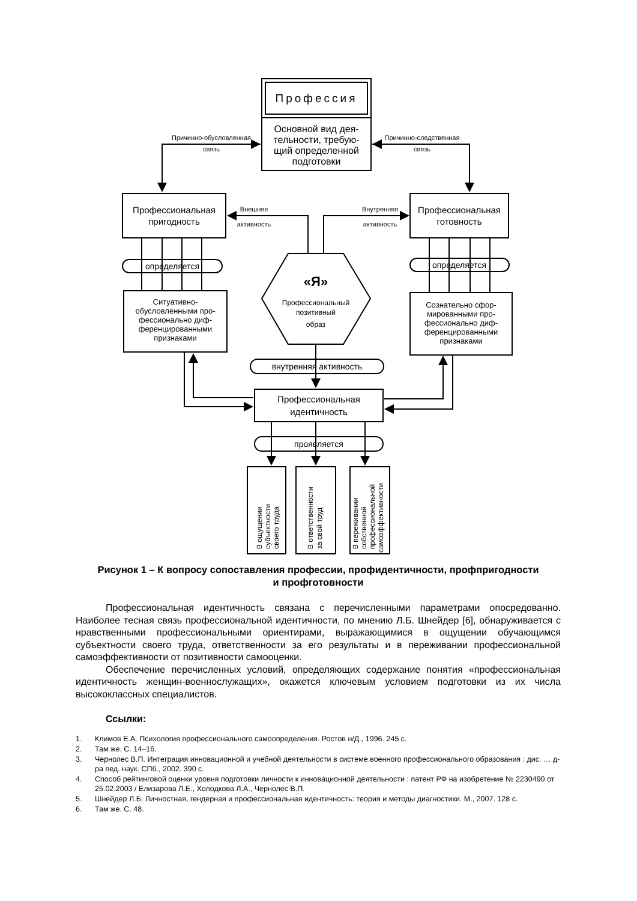Профессия
Основной вид дея-
тельности, требую-
щий определенной
подготовки
Причинно-обусловленная
связь
Причинно-следственная
связь
Профессиональная
пригодность
Профессиональная
готовность
Внешняя
активность
Внутренняя
активность
определяется
определяется
«Я»
Профессиональный
позитивный
образ
Ситуативно-
обусловленными про-
фессионально диф-
ференцированными
признаками
Сознательно сфор-
мированными про-
фессионально диф-
ференцированными
признаками
внутренняя активность
Профессиональная
идентичность
проявляется
В ощущении
субъектности
своего труда
В ответственности
за свой труд
В переживании
собственной
профессиональной
самоэффективности
Рисунок 1 – К вопросу сопоставления профессии, профидентичности, профпригодности
и профготовности
Профессиональная идентичность связана с перечисленными параметрами опосредованно. Наиболее тесная связь профессиональной идентичности, по мнению Л.Б. Шнейдер [6], обнаруживается с нравственными профессиональными ориентирами, выражающимися в ощущении обучающимся субъектности своего труда, ответственности за его результаты и в переживании профессиональной самоэффективности от позитивности самооценки.
Обеспечение перечисленных условий, определяющих содержание понятия «профессиональная идентичность женщин-военнослужащих», окажется ключевым условием подготовки из их числа высококлассных специалистов.
Ссылки:
1. Климов Е.А. Психология профессионального самоопределения. Ростов н/Д., 1996. 245 с.
2. Там же. С. 14–16.
3. Чернолес В.П. Интеграция инновационной и учебной деятельности в системе военного профессионального образования : дис. … д-ра пед. наук. СПб., 2002. 390 с.
4. Способ рейтинговой оценки уровня подготовки личности к инновационной деятельности : патент РФ на изобретение № 2230490 от 25.02.2003 / Елизарова Л.Е., Холодкова Л.А., Чернолес В.П.
5. Шнейдер Л.Б. Личностная, гендерная и профессиональная идентичность: теория и методы диагностики. М., 2007. 128 с.
6. Там же. С. 48.